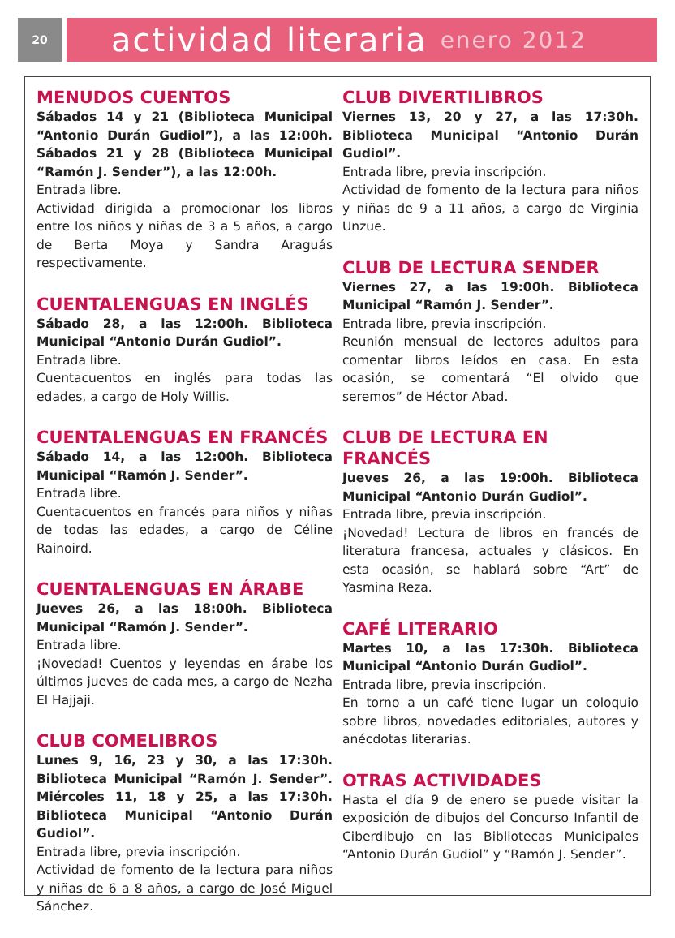20
actividad literaria enero 2012
MENUDOS CUENTOS
Sábados 14 y 21 (Biblioteca Municipal “Antonio Durán Gudiol”), a las 12:00h. Sábados 21 y 28 (Biblioteca Municipal “Ramón J. Sender”), a las 12:00h.
Entrada libre.
Actividad dirigida a promocionar los libros entre los niños y niñas de 3 a 5 años, a cargo de Berta Moya y Sandra Araguás respectivamente.
CUENTALENGUAS EN INGLÉS
Sábado 28, a las 12:00h. Biblioteca Municipal “Antonio Durán Gudiol”.
Entrada libre.
Cuentacuentos en inglés para todas las edades, a cargo de Holy Willis.
CUENTALENGUAS EN FRANCÉS
Sábado 14, a las 12:00h. Biblioteca Municipal “Ramón J. Sender”.
Entrada libre.
Cuentacuentos en francés para niños y niñas de todas las edades, a cargo de Céline Rainoird.
CUENTALENGUAS EN ÁRABE
Jueves 26, a las 18:00h. Biblioteca Municipal “Ramón J. Sender”.
Entrada libre.
¡Novedad! Cuentos y leyendas en árabe los últimos jueves de cada mes, a cargo de Nezha El Hajjaji.
CLUB COMELIBROS
Lunes 9, 16, 23 y 30, a las 17:30h. Biblioteca Municipal “Ramón J. Sender”. Miércoles 11, 18 y 25, a las 17:30h. Biblioteca Municipal “Antonio Durán Gudiol”.
Entrada libre, previa inscripción.
Actividad de fomento de la lectura para niños y niñas de 6 a 8 años, a cargo de José Miguel Sánchez.
CLUB DIVERTILIBROS
Viernes 13, 20 y 27, a las 17:30h. Biblioteca Municipal “Antonio Durán Gudiol”.
Entrada libre, previa inscripción.
Actividad de fomento de la lectura para niños y niñas de 9 a 11 años, a cargo de Virginia Unzue.
CLUB DE LECTURA SENDER
Viernes 27, a las 19:00h. Biblioteca Municipal “Ramón J. Sender”.
Entrada libre, previa inscripción.
Reunión mensual de lectores adultos para comentar libros leídos en casa. En esta ocasión, se comentará “El olvido que seremos” de Héctor Abad.
CLUB DE LECTURA EN FRANCÉS
Jueves 26, a las 19:00h. Biblioteca Municipal “Antonio Durán Gudiol”.
Entrada libre, previa inscripción.
¡Novedad! Lectura de libros en francés de literatura francesa, actuales y clásicos. En esta ocasión, se hablará sobre “Art” de Yasmina Reza.
CAFÉ LITERARIO
Martes 10, a las 17:30h. Biblioteca Municipal “Antonio Durán Gudiol”.
Entrada libre, previa inscripción.
En torno a un café tiene lugar un coloquio sobre libros, novedades editoriales, autores y anécdotas literarias.
OTRAS ACTIVIDADES
Hasta el día 9 de enero se puede visitar la exposición de dibujos del Concurso Infantil de Ciberdibujo en las Bibliotecas Municipales “Antonio Durán Gudiol” y “Ramón J. Sender”.